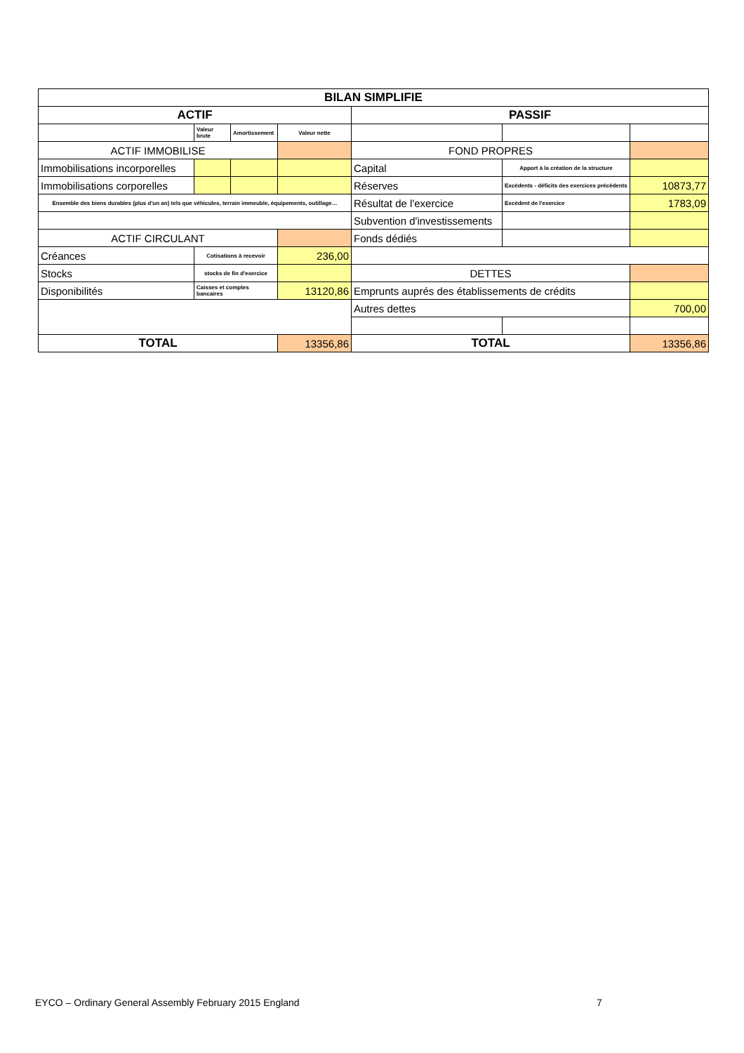| BILAN SIMPLIFIE | | | | | | |
| ACTIF | | | | PASSIF | | |
| | Valeur brute | Amortissement | Valeur nette | | | |
| ACTIF IMMOBILISE | | | | FOND PROPRES | | |
| Immobilisations incorporelles | | | | Capital | Apport à la création de la structure | |
| Immobilisations corporelles | | | | Réserves | Excédents - déficits des exercices précédents | 10873,77 |
| Ensemble des biens durables (plus d'un an) tels que véhicules, terrain immeuble, équipements, outillage… | | | | Résultat de l'exercice | Excédent de l'exercice | 1783,09 |
| | | | | Subvention d'investissements | | |
| ACTIF CIRCULANT | | | | Fonds dédiés | | |
| Créances | Cotisations à recevoir | | 236,00 | | | |
| Stocks | stocks de fin d'exercice | | | DETTES | | |
| Disponibilités | Caisses et comptes bancaires | | 13120,86 | Emprunts auprés des établissements de crédits | | |
| | | | | Autres dettes | | 700,00 |
| TOTAL | | | 13356,86 | TOTAL | | 13356,86 |
EYCO – Ordinary General Assembly February 2015 England
7